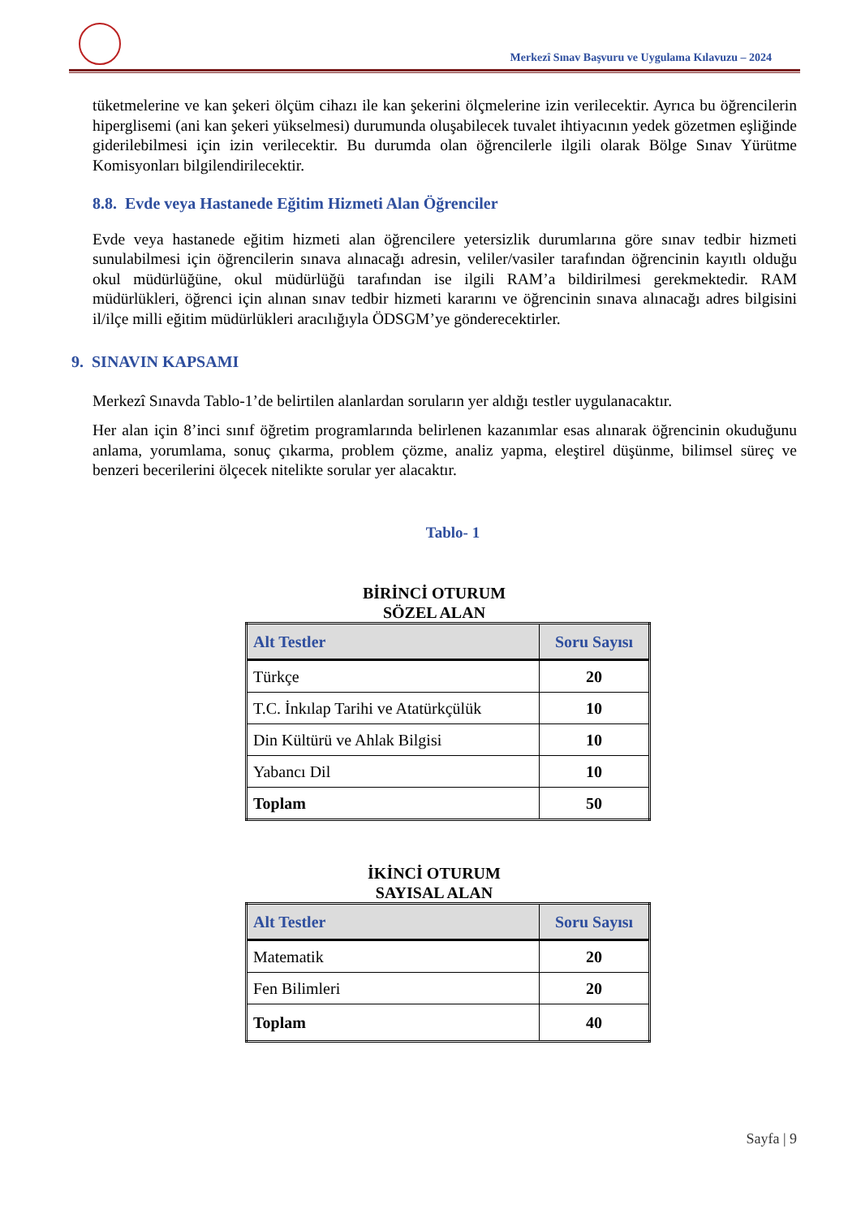Merkezî Sınav Başvuru ve Uygulama Kılavuzu – 2024
tüketmelerine ve kan şekeri ölçüm cihazı ile kan şekerini ölçmelerine izin verilecektir. Ayrıca bu öğrencilerin hiperglisemi (ani kan şekeri yükselmesi) durumunda oluşabilecek tuvalet ihtiyacının yedek gözetmen eşliğinde giderilebilmesi için izin verilecektir. Bu durumda olan öğrencilerle ilgili olarak Bölge Sınav Yürütme Komisyonları bilgilendirilecektir.
8.8. Evde veya Hastanede Eğitim Hizmeti Alan Öğrenciler
Evde veya hastanede eğitim hizmeti alan öğrencilere yetersizlik durumlarına göre sınav tedbir hizmeti sunulabilmesi için öğrencilerin sınava alınacağı adresin, veliler/vasiler tarafından öğrencinin kayıtlı olduğu okul müdürlüğüne, okul müdürlüğü tarafından ise ilgili RAM’a bildirilmesi gerekmektedir. RAM müdürlükleri, öğrenci için alınan sınav tedbir hizmeti kararını ve öğrencinin sınava alınacağı adres bilgisini il/ilçe milli eğitim müdürlükleri aracılığıyla ÖDSGM’ye gönderecektirler.
9. SINAVIN KAPSAMI
Merkezî Sınavda Tablo-1’de belirtilen alanlardan soruların yer aldığı testler uygulanacaktır.
Her alan için 8’inci sınıf öğretim programlarında belirlenen kazanımlar esas alınarak öğrencinin okuduğunu anlama, yorumlama, sonuç çıkarma, problem çözme, analiz yapma, eleştirel düşünme, bilimsel süreç ve benzeri becerilerini ölçecek nitelikte sorular yer alacaktır.
Tablo- 1
BİRİNCİ OTURUM
SÖZEL ALAN
| Alt Testler | Soru Sayısı |
| --- | --- |
| Türkçe | 20 |
| T.C. İnkılap Tarihi ve Atatürkçülük | 10 |
| Din Kültürü ve Ahlak Bilgisi | 10 |
| Yabancı Dil | 10 |
| Toplam | 50 |
İKİNCİ OTURUM
SAYISAL ALAN
| Alt Testler | Soru Sayısı |
| --- | --- |
| Matematik | 20 |
| Fen Bilimleri | 20 |
| Toplam | 40 |
Sayfa | 9